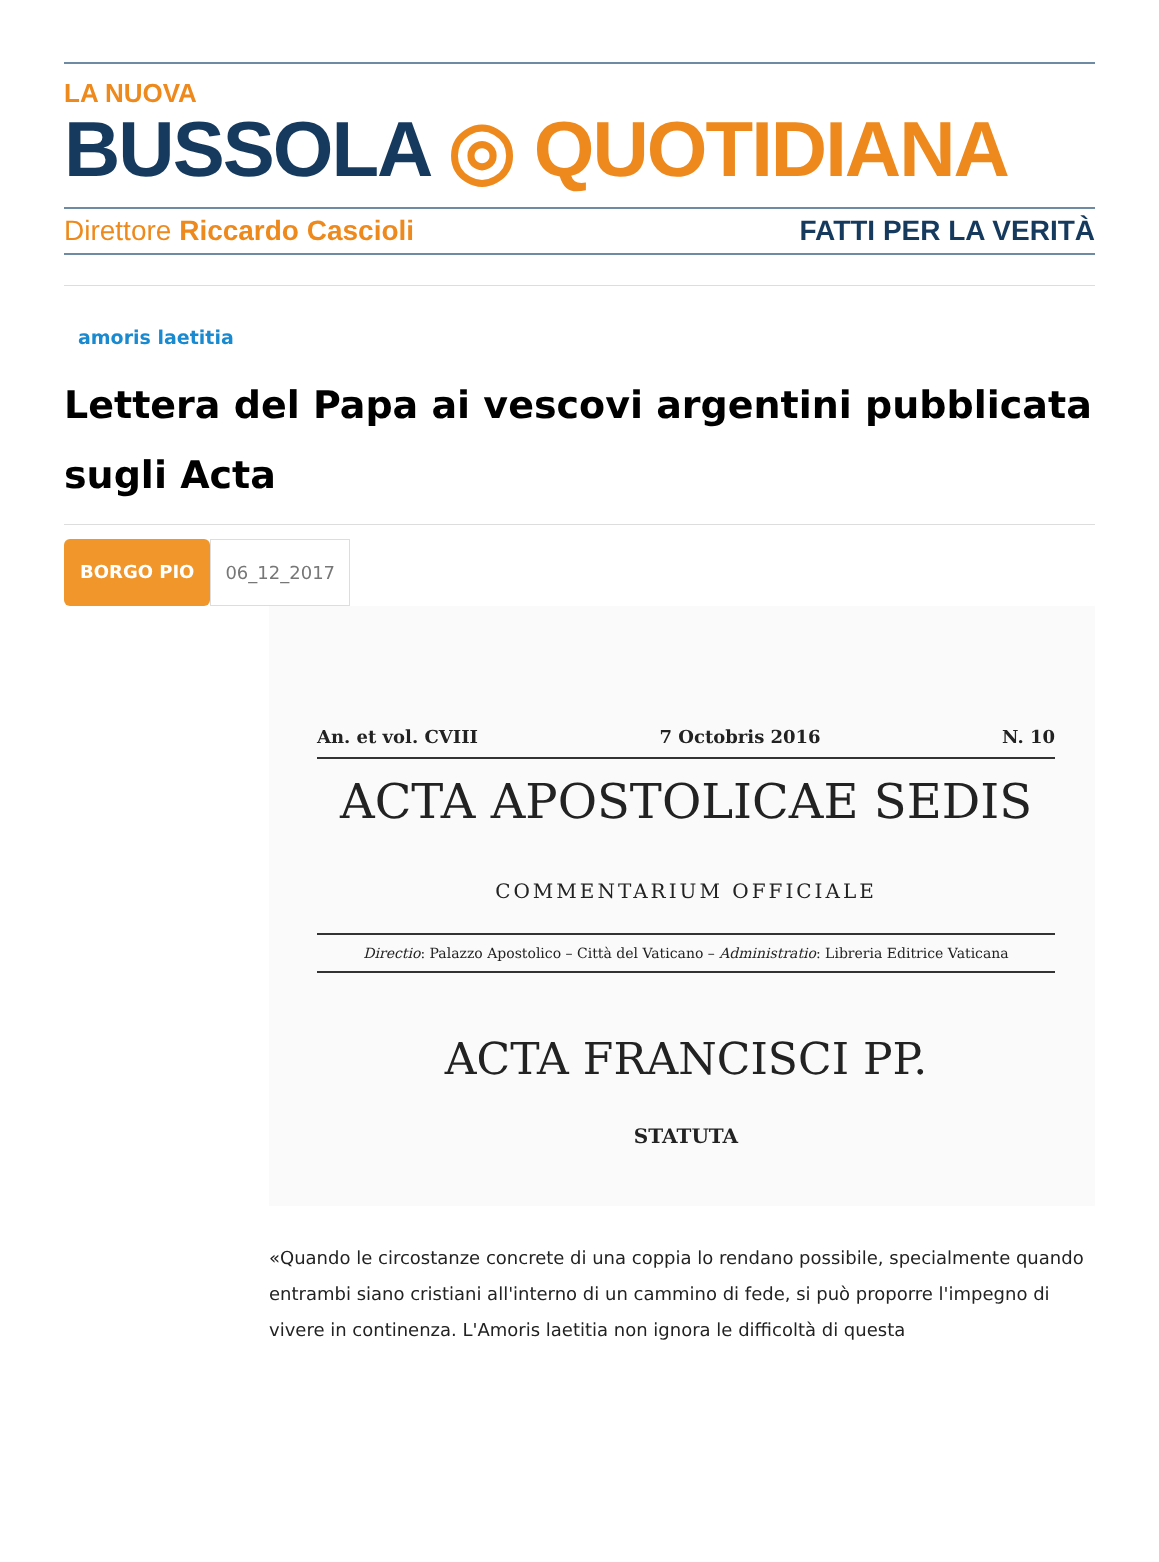LA NUOVA
BUSSOLA ◎ QUOTIDIANA
Direttore Riccardo Cascioli FATTI PER LA VERITÀ
amoris laetitia
Lettera del Papa ai vescovi argentini pubblicata sugli Acta
BORGO PIO 06_12_2017
An. et vol. CVIII 7 Octobris 2016 N. 10
ACTA APOSTOLICAE SEDIS
COMMENTARIUM OFFICIALE
Directio: Palazzo Apostolico – Città del Vaticano – Administratio: Libreria Editrice Vaticana
ACTA FRANCISCI PP.
STATUTA
«Quando le circostanze concrete di una coppia lo rendano possibile, specialmente quando entrambi siano cristiani all'interno di un cammino di fede, si può proporre l'impegno di vivere in continenza. L'Amoris laetitia non ignora le difficoltà di questa